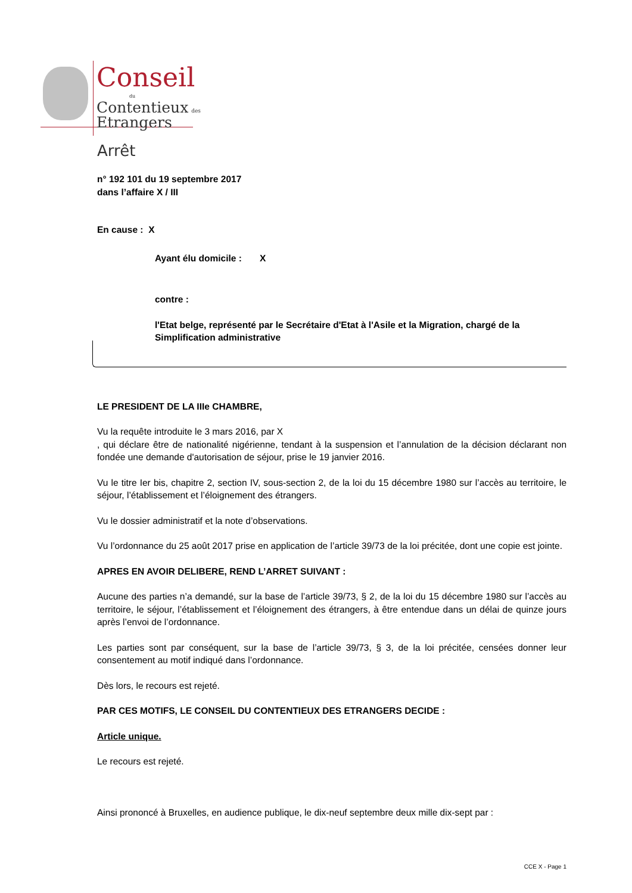Conseil
du
Contentieux des
Etrangers
Arrêt
n° 192 101 du 19 septembre 2017
dans l’affaire X / III
En cause : X
Ayant élu domicile : X
contre :
l'Etat belge, représenté par le Secrétaire d'Etat à l'Asile et la Migration, chargé de la Simplification administrative
LE PRESIDENT DE LA IIIe CHAMBRE,
Vu la requête introduite le 3 mars 2016, par X
, qui déclare être de nationalité nigérienne, tendant à la suspension et l’annulation de la décision déclarant non fondée une demande d'autorisation de séjour, prise le 19 janvier 2016.
Vu le titre Ier bis, chapitre 2, section IV, sous-section 2, de la loi du 15 décembre 1980 sur l’accès au territoire, le séjour, l’établissement et l’éloignement des étrangers.
Vu le dossier administratif et la note d’observations.
Vu l’ordonnance du 25 août 2017 prise en application de l’article 39/73 de la loi précitée, dont une copie est jointe.
APRES EN AVOIR DELIBERE, REND L’ARRET SUIVANT :
Aucune des parties n’a demandé, sur la base de l’article 39/73, § 2, de la loi du 15 décembre 1980 sur l’accès au territoire, le séjour, l’établissement et l’éloignement des étrangers, à être entendue dans un délai de quinze jours après l’envoi de l’ordonnance.
Les parties sont par conséquent, sur la base de l’article 39/73, § 3, de la loi précitée, censées donner leur consentement au motif indiqué dans l’ordonnance.
Dès lors, le recours est rejeté.
PAR CES MOTIFS, LE CONSEIL DU CONTENTIEUX DES ETRANGERS DECIDE :
Article unique.
Le recours est rejeté.
Ainsi prononcé à Bruxelles, en audience publique, le dix-neuf septembre deux mille dix-sept par :
CCE X - Page 1